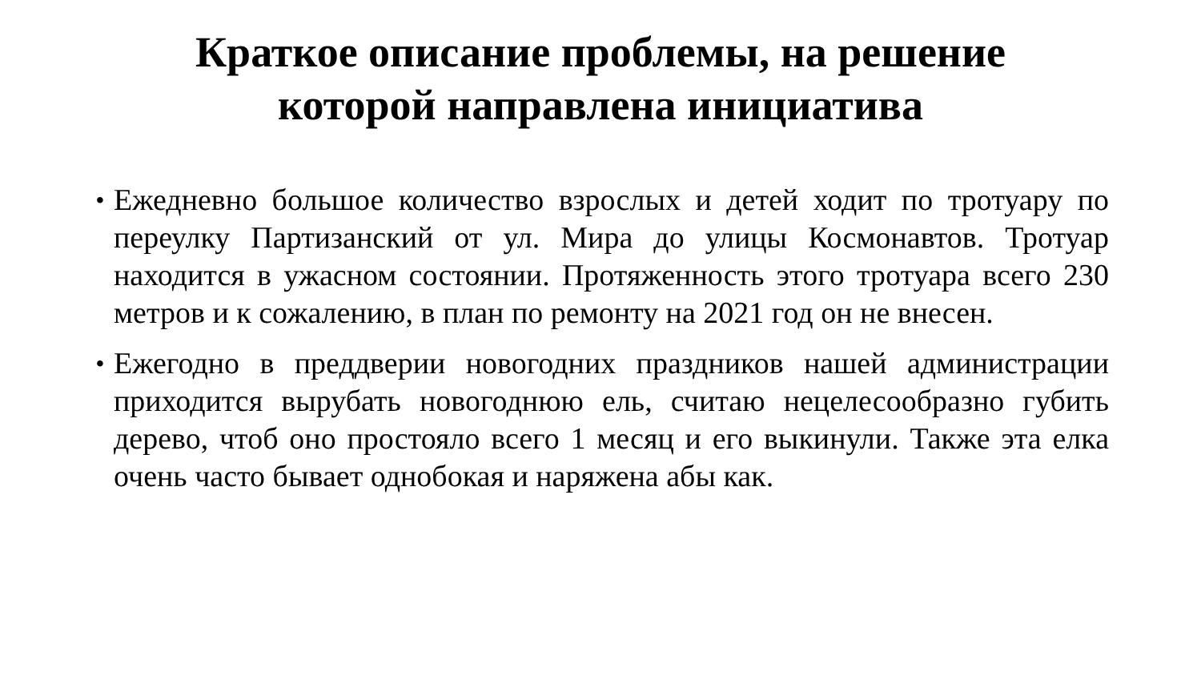Краткое описание проблемы, на решение
которой направлена инициатива
• Ежедневно большое количество взрослых и детей ходит по тротуару по переулку Партизанский от ул. Мира до улицы Космонавтов. Тротуар находится в ужасном состоянии. Протяженность этого тротуара всего 230 метров и к сожалению, в план по ремонту на 2021 год он не внесен.
• Ежегодно в преддверии новогодних праздников нашей администрации приходится вырубать новогоднюю ель, считаю нецелесообразно губить дерево, чтоб оно простояло всего 1 месяц и его выкинули. Также эта елка очень часто бывает однобокая и наряжена абы как.